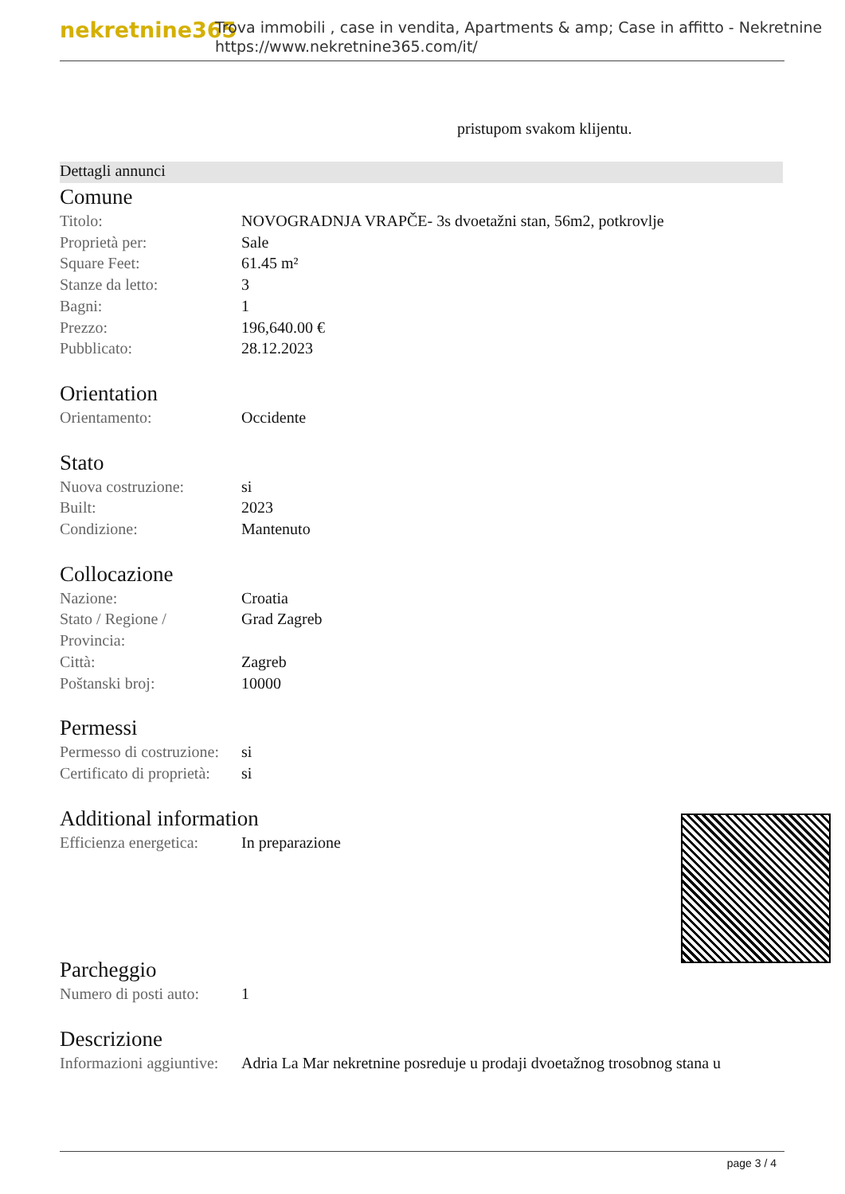nekretnine365
Trova immobili , case in vendita, Apartments & amp; Case in affitto - Nekretnine
https://www.nekretnine365.com/it/
pristupom svakom klijentu.
Dettagli annunci
Comune
| Titolo: | NOVOGRADNJA VRAPČE- 3s dvoetažni stan, 56m2, potkrovlje |
| Proprietà per: | Sale |
| Square Feet: | 61.45 m² |
| Stanze da letto: | 3 |
| Bagni: | 1 |
| Prezzo: | 196,640.00 € |
| Pubblicato: | 28.12.2023 |
Orientation
| Orientamento: | Occidente |
Stato
| Nuova costruzione: | si |
| Built: | 2023 |
| Condizione: | Mantenuto |
Collocazione
| Nazione: | Croatia |
| Stato / Regione / Provincia: | Grad Zagreb |
| Città: | Zagreb |
| Poštanski broj: | 10000 |
Permessi
| Permesso di costruzione: | si |
| Certificato di proprietà: | si |
Additional information
| Efficienza energetica: | In preparazione |
Parcheggio
| Numero di posti auto: | 1 |
Descrizione
| Informazioni aggiuntive: | Adria La Mar nekretnine posreduje u prodaji dvoetažnog trosobnog stana u |
page 3 / 4